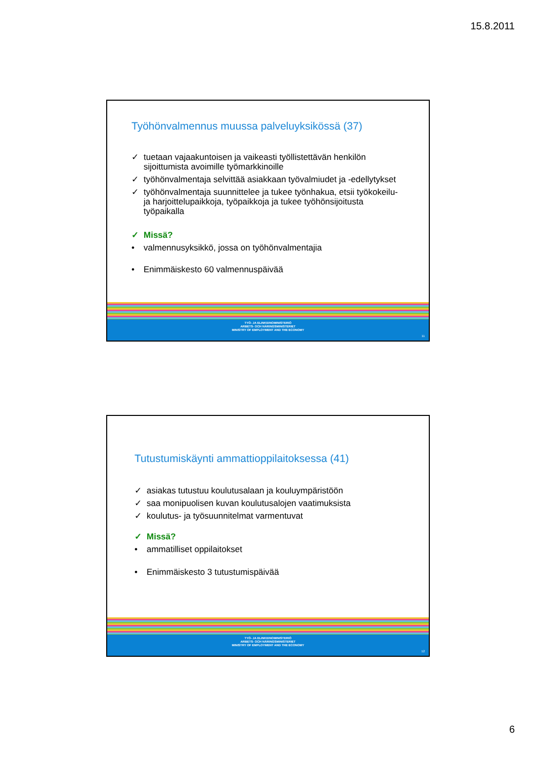15.8.2011
Työhönvalmennus muussa palveluyksikössä (37)
✓ tuetaan vajaakuntoisen ja vaikeasti työllistettävän henkilön sijoittumista avoimille työmarkkinoille
✓ työhönvalmentaja selvittää asiakkaan työvalmiudet ja -edellytykset
✓ työhönvalmentaja suunnittelee ja tukee työnhakua, etsii työkokeilu- ja harjoittelupaikkoja, työpaikkoja ja tukee työhönsijoitusta työpaikalla
✓ Missä?
• valmennusyksikkö, jossa on työhönvalmentajia
• Enimmäiskesto 60 valmennuspäivää
TYÖ- JA ELINKEINOMINISTERIÖ
ARBETS- OCH NÄRINGSMINISTERIET
MINISTRY OF EMPLOYMENT AND THE ECONOMY
11
Tutustumiskäynti ammattioppilaitoksessa (41)
✓ asiakas tutustuu koulutusalaan ja kouluympäristöön
✓ saa monipuolisen kuvan koulutusalojen vaatimuksista
✓ koulutus- ja työsuunnitelmat varmentuvat
✓ Missä?
• ammatilliset oppilaitokset
• Enimmäiskesto 3 tutustumispäivää
TYÖ- JA ELINKEINOMINISTERIÖ
ARBETS- OCH NÄRINGSMINISTERIET
MINISTRY OF EMPLOYMENT AND THE ECONOMY
12
6